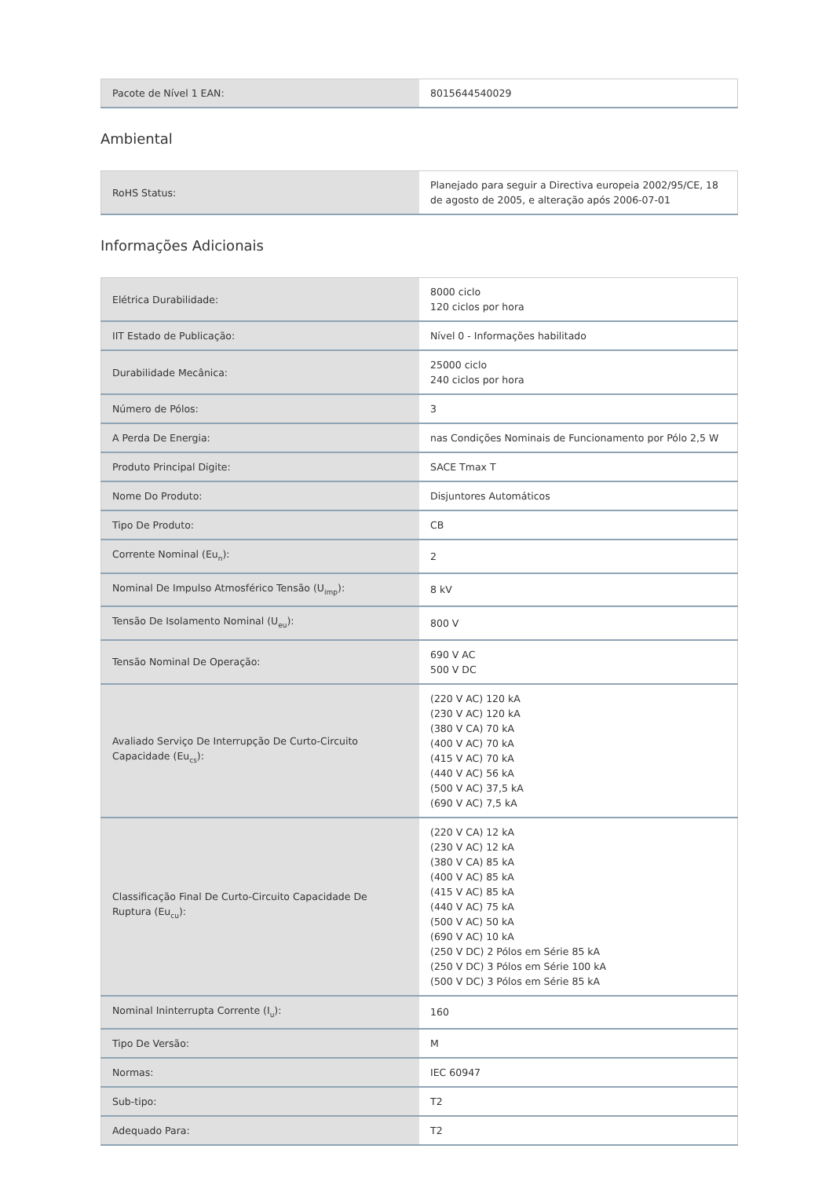| Pacote de Nível 1 EAN: | 8015644540029 |
Ambiental
| RoHS Status: | Planejado para seguir a Directiva europeia 2002/95/CE, 18 de agosto de 2005, e alteração após 2006-07-01 |
Informações Adicionais
| Elétrica Durabilidade: | 8000 ciclo 120 ciclos por hora |
| IIT Estado de Publicação: | Nível 0 - Informações habilitado |
| Durabilidade Mecânica: | 25000 ciclo 240 ciclos por hora |
| Número de Pólos: | 3 |
| A Perda De Energia: | nas Condições Nominais de Funcionamento por Pólo 2,5 W |
| Produto Principal Digite: | SACE Tmax T |
| Nome Do Produto: | Disjuntores Automáticos |
| Tipo De Produto: | CB |
| Corrente Nominal (Eu<sub>n</sub>): | 2 |
| Nominal De Impulso Atmosférico Tensão (U<sub>imp</sub>): | 8 kV |
| Tensão De Isolamento Nominal (U<sub>eu</sub>): | 800 V |
| Tensão Nominal De Operação: | 690 V AC 500 V DC |
| Avaliado Serviço De Interrupção De Curto-Circuito Capacidade (Eu<sub>cs</sub>): | (220 V AC) 120 kA (230 V AC) 120 kA (380 V CA) 70 kA (400 V AC) 70 kA (415 V AC) 70 kA (440 V AC) 56 kA (500 V AC) 37,5 kA (690 V AC) 7,5 kA |
| Classificação Final De Curto-Circuito Capacidade De Ruptura (Eu<sub>cu</sub>): | (220 V CA) 12 kA (230 V AC) 12 kA (380 V CA) 85 kA (400 V AC) 85 kA (415 V AC) 85 kA (440 V AC) 75 kA (500 V AC) 50 kA (690 V AC) 10 kA (250 V DC) 2 Pólos em Série 85 kA (250 V DC) 3 Pólos em Série 100 kA (500 V DC) 3 Pólos em Série 85 kA |
| Nominal Ininterrupta Corrente (I<sub>u</sub>): | 160 |
| Tipo De Versão: | M |
| Normas: | IEC 60947 |
| Sub-tipo: | T2 |
| Adequado Para: | T2 |